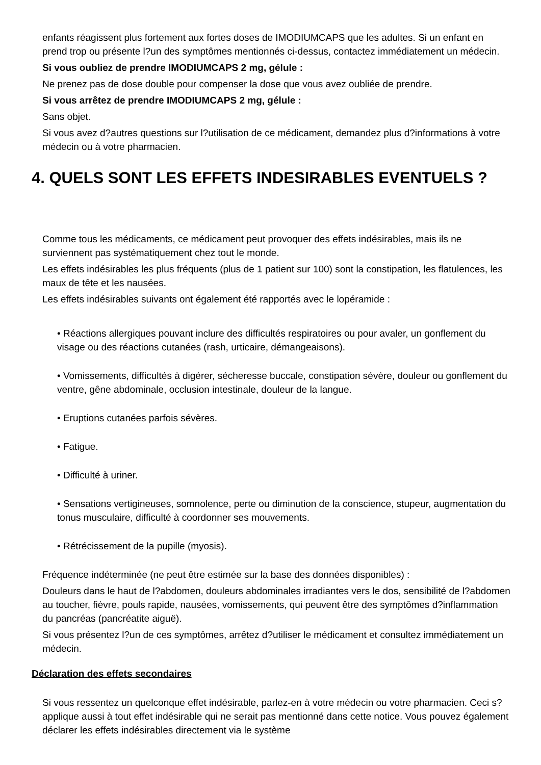enfants réagissent plus fortement aux fortes doses de IMODIUMCAPS que les adultes. Si un enfant en prend trop ou présente l?un des symptômes mentionnés ci-dessus, contactez immédiatement un médecin.
Si vous oubliez de prendre IMODIUMCAPS 2 mg, gélule :
Ne prenez pas de dose double pour compenser la dose que vous avez oubliée de prendre.
Si vous arrêtez de prendre IMODIUMCAPS 2 mg, gélule :
Sans objet.
Si vous avez d?autres questions sur l?utilisation de ce médicament, demandez plus d?informations à votre médecin ou à votre pharmacien.
4. QUELS SONT LES EFFETS INDESIRABLES EVENTUELS ?
Comme tous les médicaments, ce médicament peut provoquer des effets indésirables, mais ils ne surviennent pas systématiquement chez tout le monde.
Les effets indésirables les plus fréquents (plus de 1 patient sur 100) sont la constipation, les flatulences, les maux de tête et les nausées.
Les effets indésirables suivants ont également été rapportés avec le lopéramide :
• Réactions allergiques pouvant inclure des difficultés respiratoires ou pour avaler, un gonflement du visage ou des réactions cutanées (rash, urticaire, démangeaisons).
• Vomissements, difficultés à digérer, sécheresse buccale, constipation sévère, douleur ou gonflement du ventre, gêne abdominale, occlusion intestinale, douleur de la langue.
• Eruptions cutanées parfois sévères.
• Fatigue.
• Difficulté à uriner.
• Sensations vertigineuses, somnolence, perte ou diminution de la conscience, stupeur, augmentation du tonus musculaire, difficulté à coordonner ses mouvements.
• Rétrécissement de la pupille (myosis).
Fréquence indéterminée (ne peut être estimée sur la base des données disponibles) :
Douleurs dans le haut de l?abdomen, douleurs abdominales irradiantes vers le dos, sensibilité de l?abdomen au toucher, fièvre, pouls rapide, nausées, vomissements, qui peuvent être des symptômes d?inflammation du pancréas (pancréatite aiguë).
Si vous présentez l?un de ces symptômes, arrêtez d?utiliser le médicament et consultez immédiatement un médecin.
Déclaration des effets secondaires
Si vous ressentez un quelconque effet indésirable, parlez-en à votre médecin ou votre pharmacien. Ceci s?applique aussi à tout effet indésirable qui ne serait pas mentionné dans cette notice. Vous pouvez également déclarer les effets indésirables directement via le système